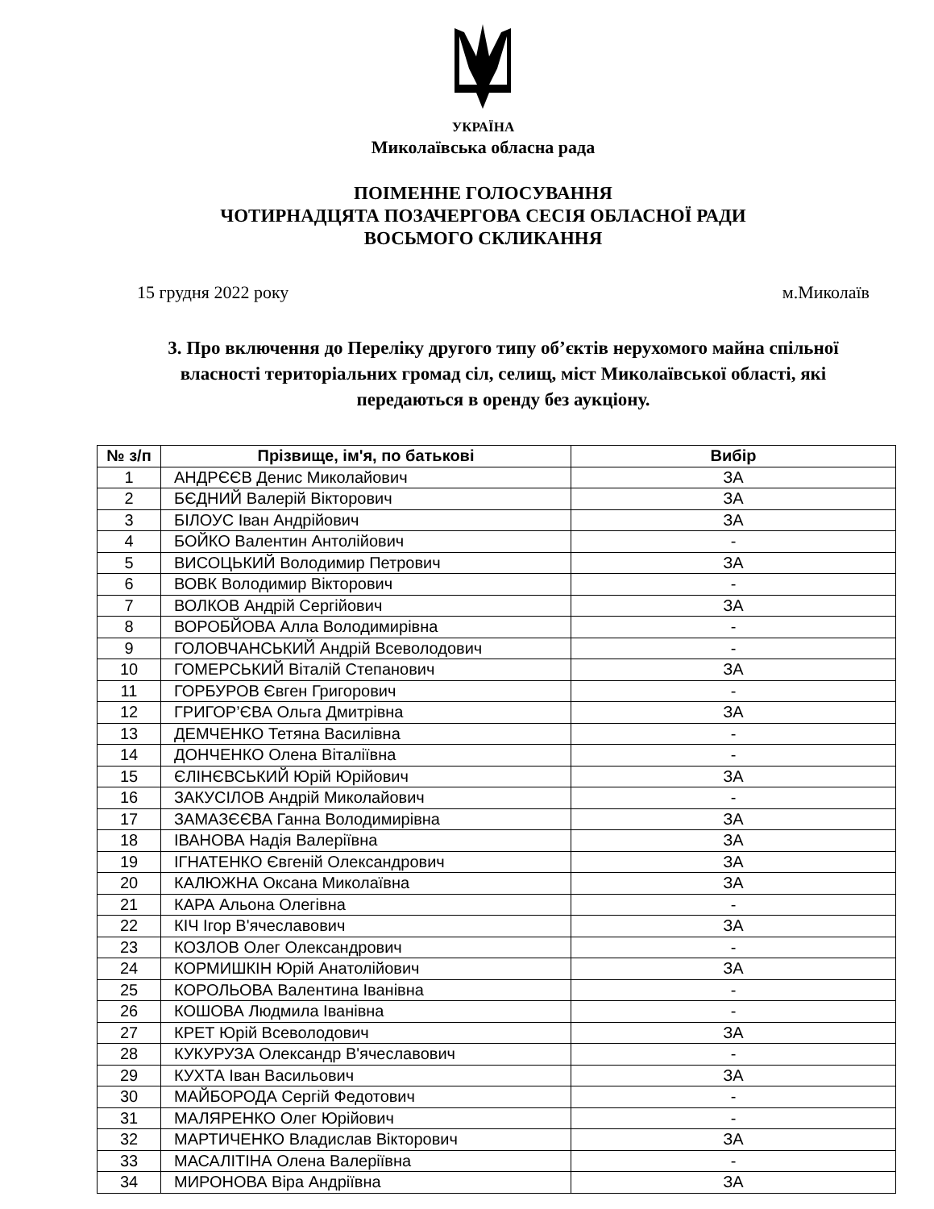УКРАЇНА
Миколаївська обласна рада
ПОІМЕННЕ ГОЛОСУВАННЯ
ЧОТИРНАДЦЯТА ПОЗАЧЕРГОВА СЕСІЯ ОБЛАСНОЇ РАДИ
ВОСЬМОГО СКЛИКАННЯ
15 грудня 2022 року м.Миколаїв
3. Про включення до Переліку другого типу об’єктів нерухомого майна спільної власності територіальних громад сіл, селищ, міст Миколаївської області, які передаються в оренду без аукціону.
| № з/п | Прізвище, ім'я, по батькові | Вибір |
| --- | --- | --- |
| 1 | АНДРЄЄВ Денис Миколайович | ЗА |
| 2 | БЄДНИЙ Валерій Вікторович | ЗА |
| 3 | БІЛОУС Іван Андрійович | ЗА |
| 4 | БОЙКО Валентин Антолійович | - |
| 5 | ВИСОЦЬКИЙ Володимир Петрович | ЗА |
| 6 | ВОВК Володимир Вікторович | - |
| 7 | ВОЛКОВ Андрій Сергійович | ЗА |
| 8 | ВОРОБЙОВА Алла Володимирівна | - |
| 9 | ГОЛОВЧАНСЬКИЙ Андрій Всеволодович | - |
| 10 | ГОМЕРСЬКИЙ Віталій Степанович | ЗА |
| 11 | ГОРБУРОВ Євген Григорович | - |
| 12 | ГРИГОР’ЄВА Ольга Дмитрівна | ЗА |
| 13 | ДЕМЧЕНКО Тетяна Василівна | - |
| 14 | ДОНЧЕНКО Олена Віталіївна | - |
| 15 | ЄЛІНЄВСЬКИЙ Юрій Юрійович | ЗА |
| 16 | ЗАКУСІЛОВ Андрій Миколайович | - |
| 17 | ЗАМАЗЄЄВА Ганна Володимирівна | ЗА |
| 18 | ІВАНОВА Надія Валеріївна | ЗА |
| 19 | ІГНАТЕНКО Євгеній Олександрович | ЗА |
| 20 | КАЛЮЖНА Оксана Миколаївна | ЗА |
| 21 | КАРА Альона Олегівна | - |
| 22 | КІЧ Ігор В'ячеславович | ЗА |
| 23 | КОЗЛОВ Олег Олександрович | - |
| 24 | КОРМИШКІН Юрій Анатолійович | ЗА |
| 25 | КОРОЛЬОВА Валентина Іванівна | - |
| 26 | КОШОВА Людмила Іванівна | - |
| 27 | КРЕТ Юрій Всеволодович | ЗА |
| 28 | КУКУРУЗА Олександр В'ячеславович | - |
| 29 | КУХТА Іван Васильович | ЗА |
| 30 | МАЙБОРОДА Сергій Федотович | - |
| 31 | МАЛЯРЕНКО Олег Юрійович | - |
| 32 | МАРТИЧЕНКО Владислав Вікторович | ЗА |
| 33 | МАСАЛІТІНА Олена Валеріївна | - |
| 34 | МИРОНОВА Віра Андріївна | ЗА |